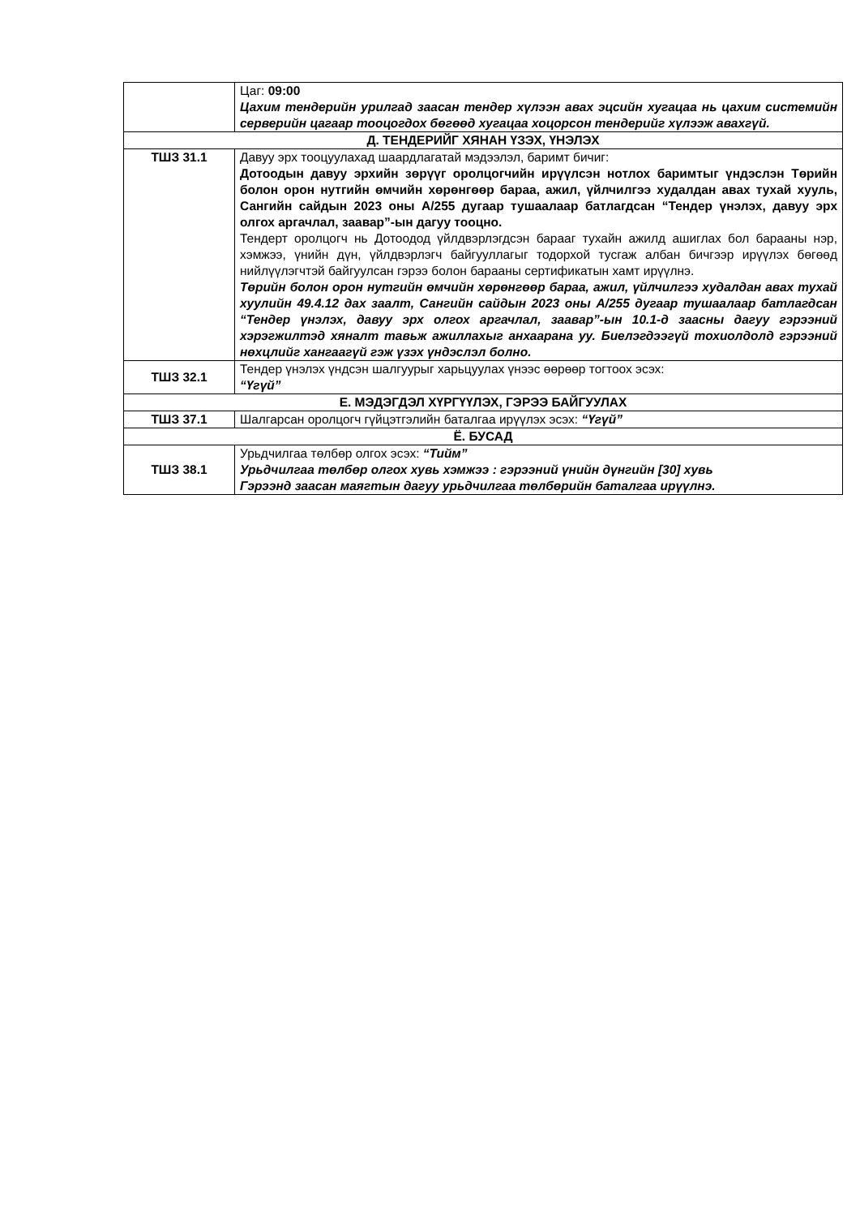| | Цаг: 09:00 Цахим тендерийн урилгад заасан тендер хүлээн авах эцсийн хугацаа нь цахим системийн серверийн цагаар тооцогдох бөгөөд хугацаа хоцорсон тендерийг хүлээж авахгүй. |
| Д. ТЕНДЕРИЙГ ХЯНАН ҮЗЭХ, ҮНЭЛЭХ | |
| ТШЗ 31.1 | Давуу эрх тооцуулахад шаардлагатай мэдээлэл, баримт бичиг: Дотоодын давуу эрхийн зөрүүг оролцогчийн ирүүлсэн нотлох баримтыг үндэслэн Төрийн болон орон нутгийн өмчийн хөрөнгөөр бараа, ажил, үйлчилгээ худалдан авах тухай хууль, Сангийн сайдын 2023 оны А/255 дугаар тушаалаар батлагдсан “Тендер үнэлэх, давуу эрх олгох аргачлал, заавар”-ын дагуу тооцно. Тендерт оролцогч нь Дотоодод үйлдвэрлэгдсэн барааг тухайн ажилд ашиглах бол барааны нэр, хэмжээ, үнийн дүн, үйлдвэрлэгч байгууллагыг тодорхой тусгаж албан бичгээр ирүүлэх бөгөөд нийлүүлэгчтэй байгуулсан гэрээ болон барааны сертификатын хамт ирүүлнэ. Төрийн болон орон нутгийн өмчийн хөрөнгөөр бараа, ажил, үйлчилгээ худалдан авах тухай хуулийн 49.4.12 дах заалт, Сангийн сайдын 2023 оны А/255 дугаар тушаалаар батлагдсан “Тендер үнэлэх, давуу эрх олгох аргачлал, заавар”-ын 10.1-д заасны дагуу гэрээний хэрэгжилтэд хяналт тавьж ажиллахыг анхаарана уу. Биелэгдээгүй тохиолдолд гэрээний нөхцлийг хангаагүй гэж үзэх үндэслэл болно. |
| ТШЗ 32.1 | Тендер үнэлэх үндсэн шалгуурыг харьцуулах үнээс өөрөөр тогтоох эсэх: “Үгүй” |
| Е. МЭДЭГДЭЛ ХҮРГҮҮЛЭХ, ГЭРЭЭ БАЙГУУЛАХ | |
| ТШЗ 37.1 | Шалгарсан оролцогч гүйцэтгэлийн баталгаа ирүүлэх эсэх: “Үгүй” |
| Ё. БУСАД | |
| ТШЗ 38.1 | Урьдчилгаа төлбөр олгох эсэх: “Тийм” Урьдчилгаа төлбөр олгох хувь хэмжээ : гэрээний үнийн дүнгийн [30] хувь Гэрээнд заасан маягтын дагуу урьдчилгаа төлбөрийн баталгаа ирүүлнэ. |